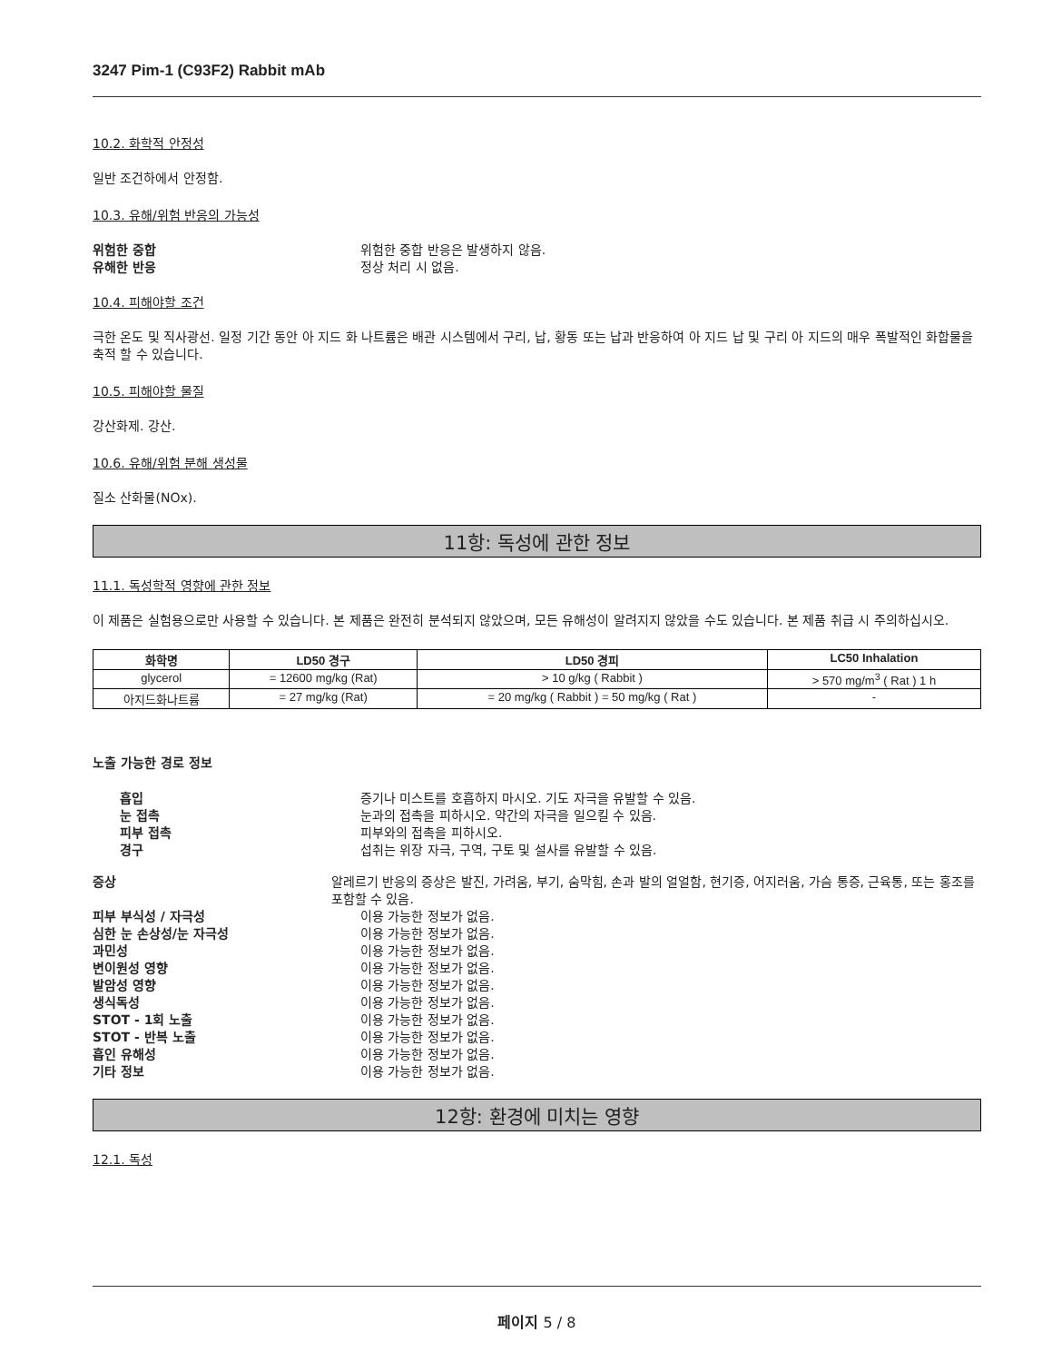3247 Pim-1 (C93F2) Rabbit mAb
10.2. 화학적 안정성
일반 조건하에서 안정함.
10.3. 유해/위험 반응의 가능성
위험한 중합 위험한 중합 반응은 발생하지 않음.
유해한 반응 정상 처리 시 없음.
10.4. 피해야할 조건
극한 온도 및 직사광선. 일정 기간 동안 아 지드 화 나트륨은 배관 시스템에서 구리, 납, 황동 또는 납과 반응하여 아 지드 납 및 구리 아 지드의 매우 폭발적인 화합물을 축적 할 수 있습니다.
10.5. 피해야할 물질
강산화제. 강산.
10.6. 유해/위험 분해 생성물
질소 산화물(NOx).
11항: 독성에 관한 정보
11.1. 독성학적 영향에 관한 정보
이 제품은 실험용으로만 사용할 수 있습니다. 본 제품은 완전히 분석되지 않았으며, 모든 유해성이 알려지지 않았을 수도 있습니다. 본 제품 취급 시 주의하십시오.
| 화학명 | LD50 경구 | LD50 경피 | LC50 Inhalation |
| --- | --- | --- | --- |
| glycerol | = 12600 mg/kg (Rat) | > 10 g/kg ( Rabbit ) | > 570 mg/m<sup>3</sup> ( Rat ) 1 h |
| 아지드화나트륨 | = 27 mg/kg (Rat) | = 20 mg/kg ( Rabbit ) = 50 mg/kg ( Rat ) | - |
노출 가능한 경로 정보
흡입 증기나 미스트를 호흡하지 마시오. 기도 자극을 유발할 수 있음.
눈 접촉 눈과의 접촉을 피하시오. 약간의 자극을 일으킬 수 있음.
피부 접촉 피부와의 접촉을 피하시오.
경구 섭취는 위장 자극, 구역, 구토 및 설사를 유발할 수 있음.
증상 알레르기 반응의 증상은 발진, 가려움, 부기, 숨막힘, 손과 발의 얼얼함, 현기증, 어지러움, 가슴 통증, 근육통, 또는 홍조를 포함할 수 있음.
피부 부식성 / 자극성 이용 가능한 정보가 없음.
심한 눈 손상성/눈 자극성 이용 가능한 정보가 없음.
과민성 이용 가능한 정보가 없음.
변이원성 영향 이용 가능한 정보가 없음.
발암성 영향 이용 가능한 정보가 없음.
생식독성 이용 가능한 정보가 없음.
STOT - 1회 노출 이용 가능한 정보가 없음.
STOT - 반복 노출 이용 가능한 정보가 없음.
흡인 유해성 이용 가능한 정보가 없음.
기타 정보 이용 가능한 정보가 없음.
12항: 환경에 미치는 영향
12.1. 독성
페이지 5 / 8